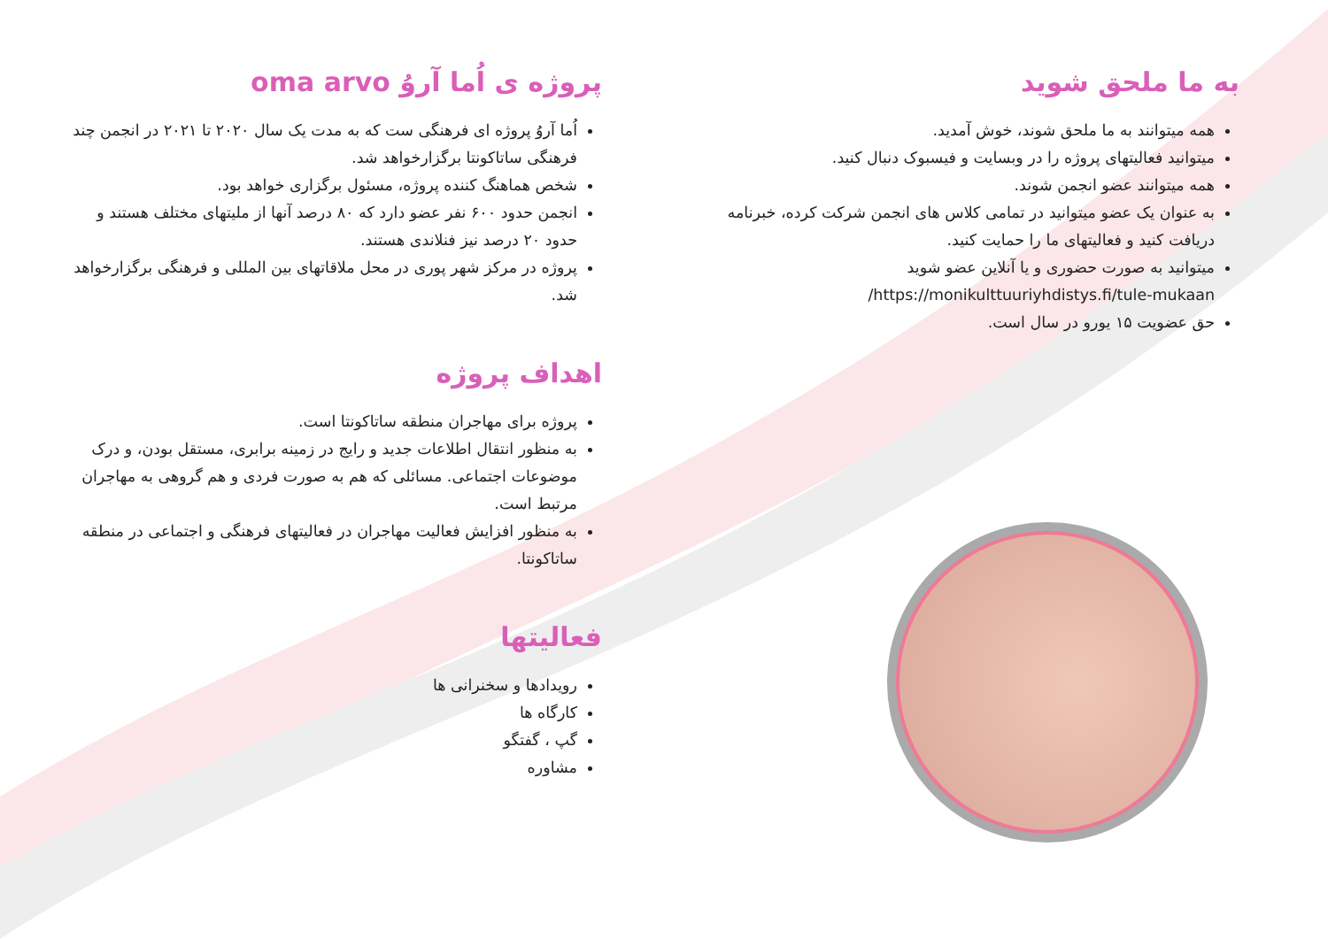پروژه ی اُما آروُ oma arvo
اُما آروُ پروژه ای فرهنگی ست که به مدت یک سال ۲۰۲۰ تا ۲۰۲۱ در انجمن چند فرهنگی ساتاکونتا برگزارخواهد شد.
شخص هماهنگ کننده پروژه، مسئول برگزاری خواهد بود.
انجمن حدود ۶۰۰ نفر عضو دارد که ۸۰ درصد آنها از ملیتهای مختلف هستند و حدود ۲۰ درصد نیز فنلاندی هستند.
پروژه در مرکز شهر پوری در محل ملاقاتهای بین المللی و فرهنگی برگزارخواهد شد.
اهداف پروژه
پروژه برای مهاجران منطقه ساتاکونتا است.
به منظور انتقال اطلاعات جدید و رایج در زمینه برابری، مستقل بودن، و درک موضوعات اجتماعی. مسائلی که هم به صورت فردی و هم گروهی به مهاجران مرتبط است.
به منظور افزایش فعالیت مهاجران در فعالیتهای فرهنگی و اجتماعی در منطقه ساتاکونتا.
فعالیتها
رویدادها و سخنرانی ها
کارگاه ها
گپ ، گفتگو
مشاوره
به ما ملحق شوید
همه میتوانند به ما ملحق شوند، خوش آمدید.
میتوانید فعالیتهای پروژه را در وبسایت و فیسبوک دنبال کنید.
همه میتوانند عضو انجمن شوند.
به عنوان یک عضو میتوانید در تمامی کلاس های انجمن شرکت کرده، خبرنامه دریافت کنید و فعالیتهای ما را حمایت کنید.
میتوانید به صورت حضوری و یا آنلاین عضو شوید https://monikulttuuriyhdistys.fi/tule-mukaan/
حق عضویت ۱۵ یورو در سال است.